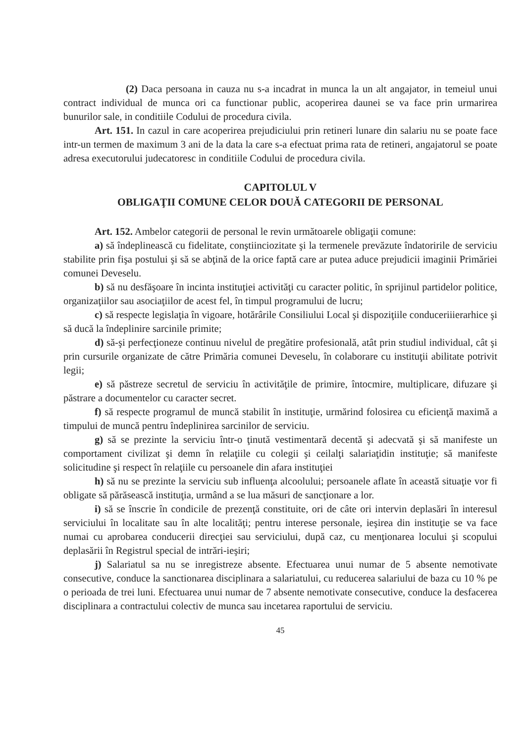(2) Daca persoana in cauza nu s-a incadrat in munca la un alt angajator, in temeiul unui contract individual de munca ori ca functionar public, acoperirea daunei se va face prin urmarirea bunurilor sale, in conditiile Codului de procedura civila.
Art. 151. In cazul in care acoperirea prejudiciului prin retineri lunare din salariu nu se poate face intr-un termen de maximum 3 ani de la data la care s-a efectuat prima rata de retineri, angajatorul se poate adresa executorului judecatoresc in conditiile Codului de procedura civila.
CAPITOLUL V
OBLIGAŢII COMUNE CELOR DOUĂ CATEGORII DE PERSONAL
Art. 152. Ambelor categorii de personal le revin următoarele obligaţii comune:
a) să îndeplinească cu fidelitate, conştiinciozitate şi la termenele prevăzute îndatoririle de serviciu stabilite prin fişa postului şi să se abţină de la orice faptă care ar putea aduce prejudicii imaginii Primăriei comunei Deveselu.
b) să nu desfăşoare în incinta instituţiei activităţi cu caracter politic, în sprijinul partidelor politice, organizaţiilor sau asociaţiilor de acest fel, în timpul programului de lucru;
c) să respecte legislaţia în vigoare, hotărârile Consiliului Local şi dispoziţiile conduceriiierarhice şi să ducă la îndeplinire sarcinile primite;
d) să-şi perfecţioneze continuu nivelul de pregătire profesională, atât prin studiul individual, cât şi prin cursurile organizate de către Primăria comunei Deveselu, în colaborare cu instituţii abilitate potrivit legii;
e) să păstreze secretul de serviciu în activităţile de primire, întocmire, multiplicare, difuzare şi păstrare a documentelor cu caracter secret.
f) să respecte programul de muncă stabilit în instituţie, urmărind folosirea cu eficienţă maximă a timpului de muncă pentru îndeplinirea sarcinilor de serviciu.
g) să se prezinte la serviciu într-o ţinută vestimentară decentă şi adecvată şi să manifeste un comportament civilizat şi demn în relaţiile cu colegii şi ceilalţi salariaţidin instituţie; să manifeste solicitudine şi respect în relaţiile cu persoanele din afara instituţiei
h) să nu se prezinte la serviciu sub influenţa alcoolului; persoanele aflate în această situaţie vor fi obligate să părăsească instituţia, urmând a se lua măsuri de sancţionare a lor.
i) să se înscrie în condicile de prezenţă constituite, ori de câte ori intervin deplasări în interesul serviciului în localitate sau în alte localităţi; pentru interese personale, ieşirea din instituţie se va face numai cu aprobarea conducerii direcţiei sau serviciului, după caz, cu menţionarea locului şi scopului deplasării în Registrul special de intrări-ieşiri;
j) Salariatul sa nu se inregistreze absente. Efectuarea unui numar de 5 absente nemotivate consecutive, conduce la sanctionarea disciplinara a salariatului, cu reducerea salariului de baza cu 10 % pe o perioada de trei luni. Efectuarea unui numar de 7 absente nemotivate consecutive, conduce la desfacerea disciplinara a contractului colectiv de munca sau incetarea raportului de serviciu.
45